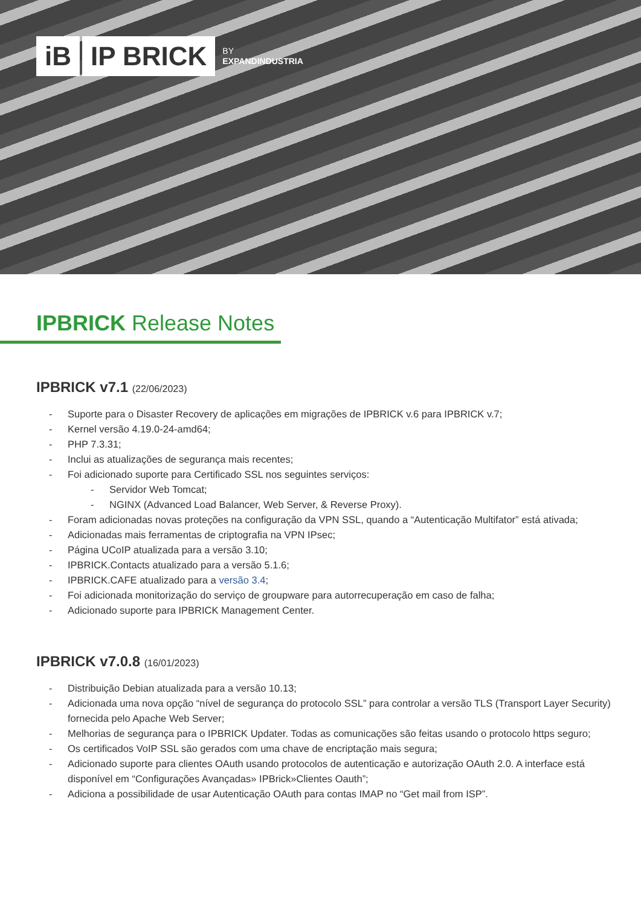iB IP BRICK
BY
EXPANDINDUSTRIA
IPBRICK Release Notes
IPBRICK v7.1 (22/06/2023)
Suporte para o Disaster Recovery de aplicações em migrações de IPBRICK v.6 para IPBRICK v.7;
Kernel versão 4.19.0-24-amd64;
PHP 7.3.31;
Inclui as atualizações de segurança mais recentes;
Foi adicionado suporte para Certificado SSL nos seguintes serviços:
Servidor Web Tomcat;
NGINX (Advanced Load Balancer, Web Server, & Reverse Proxy).
Foram adicionadas novas proteções na configuração da VPN SSL, quando a “Autenticação Multifator” está ativada;
Adicionadas mais ferramentas de criptografia na VPN IPsec;
Página UCoIP atualizada para a versão 3.10;
IPBRICK.Contacts atualizado para a versão 5.1.6;
IPBRICK.CAFE atualizado para a versão 3.4;
Foi adicionada monitorização do serviço de groupware para autorrecuperação em caso de falha;
Adicionado suporte para IPBRICK Management Center.
IPBRICK v7.0.8 (16/01/2023)
Distribuição Debian atualizada para a versão 10.13;
Adicionada uma nova opção “nível de segurança do protocolo SSL” para controlar a versão TLS (Transport Layer Security) fornecida pelo Apache Web Server;
Melhorias de segurança para o IPBRICK Updater. Todas as comunicações são feitas usando o protocolo https seguro;
Os certificados VoIP SSL são gerados com uma chave de encriptação mais segura;
Adicionado suporte para clientes OAuth usando protocolos de autenticação e autorização OAuth 2.0. A interface está disponível em “Configurações Avançadas» IPBrick»Clientes Oauth”;
Adiciona a possibilidade de usar Autenticação OAuth para contas IMAP no “Get mail from ISP”.